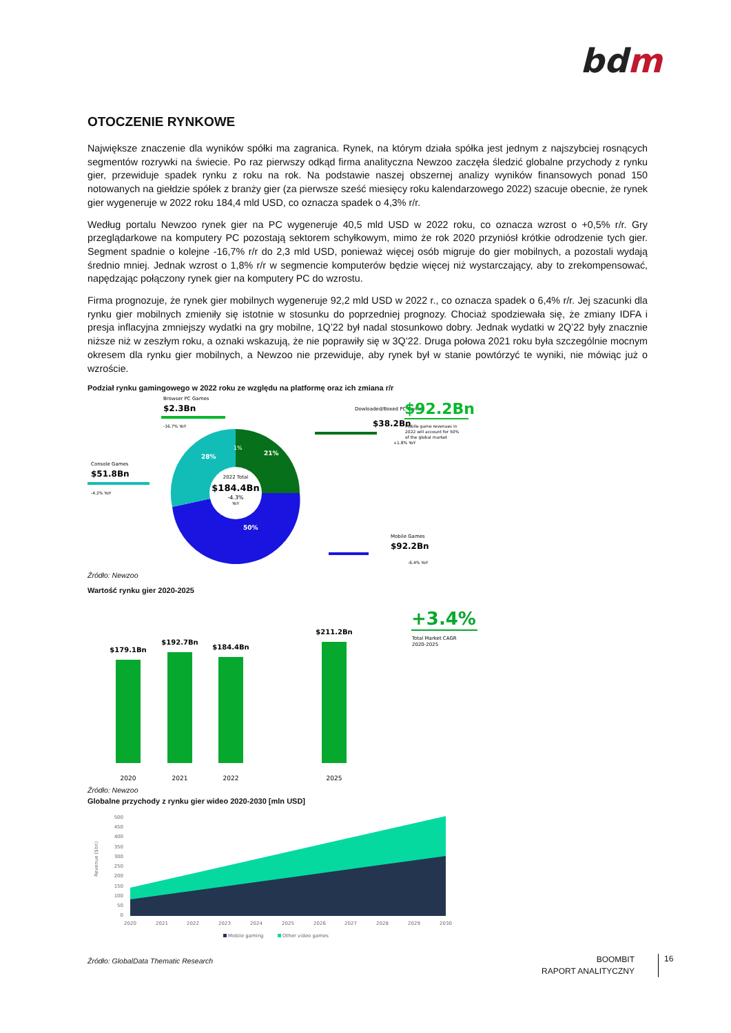bdm
OTOCZENIE RYNKOWE
Największe znaczenie dla wyników spółki ma zagranica. Rynek, na którym działa spółka jest jednym z najszybciej rosnących segmentów rozrywki na świecie. Po raz pierwszy odkąd firma analityczna Newzoo zaczęła śledzić globalne przychody z rynku gier, przewiduje spadek rynku z roku na rok. Na podstawie naszej obszernej analizy wyników finansowych ponad 150 notowanych na giełdzie spółek z branży gier (za pierwsze sześć miesięcy roku kalendarzowego 2022) szacuje obecnie, że rynek gier wygeneruje w 2022 roku 184,4 mld USD, co oznacza spadek o 4,3% r/r.
Według portalu Newzoo rynek gier na PC wygeneruje 40,5 mld USD w 2022 roku, co oznacza wzrost o +0,5% r/r. Gry przeglądarkowe na komputery PC pozostają sektorem schyłkowym, mimo że rok 2020 przyniósł krótkie odrodzenie tych gier. Segment spadnie o kolejne -16,7% r/r do 2,3 mld USD, ponieważ więcej osób migruje do gier mobilnych, a pozostali wydają średnio mniej. Jednak wzrost o 1,8% r/r w segmencie komputerów będzie więcej niż wystarczający, aby to zrekompensować, napędzając połączony rynek gier na komputery PC do wzrostu.
Firma prognozuje, że rynek gier mobilnych wygeneruje 92,2 mld USD w 2022 r., co oznacza spadek o 6,4% r/r. Jej szacunki dla rynku gier mobilnych zmieniły się istotnie w stosunku do poprzedniej prognozy. Chociaż spodziewała się, że zmiany IDFA i presja inflacyjna zmniejszy wydatki na gry mobilne, 1Q’22 był nadal stosunkowo dobry. Jednak wydatki w 2Q’22 były znacznie niższe niż w zeszłym roku, a oznaki wskazują, że nie poprawiły się w 3Q’22. Druga połowa 2021 roku była szczególnie mocnym okresem dla rynku gier mobilnych, a Newzoo nie przewiduje, aby rynek był w stanie powtórzyć te wyniki, nie mówiąc już o wzroście.
Podział rynku gamingowego w 2022 roku ze względu na platformę oraz ich zmiana r/r
2022 Total
$184.4Bn
-4.3%
YoY
28%
1%
21%
50%
Browser PC Games
$2.3Bn
-16.7% YoY
Dowloaded/Boxed PC Games
$38.2Bn
+1.8% YoY
Console Games
$51.8Bn
-4.2% YoY
Mobile Games
$92.2Bn
-6.4% YoY
$92.2Bn
Mobile game revenues in
2022 will account for 50%
of the global market
Źródło: Newzoo
Wartość rynku gier 2020-2025
$179.1Bn
$192.7Bn
$184.4Bn
$211.2Bn
2020
2021
2022
2025
+3.4%
Total Market CAGR
2020-2025
Źródło: Newzoo
Globalne przychody z rynku gier wideo 2020-2030 [mln USD]
500
450
400
350
300
250
200
150
100
50
0
Revenue ($bn)
2020
2021
2022
2023
2024
2025
2026
2027
2028
2029
2030
Mobile gaming
Other video games
Źródło: GlobalData Thematic Research
BOOMBIT
RAPORT ANALITYCZNY
16